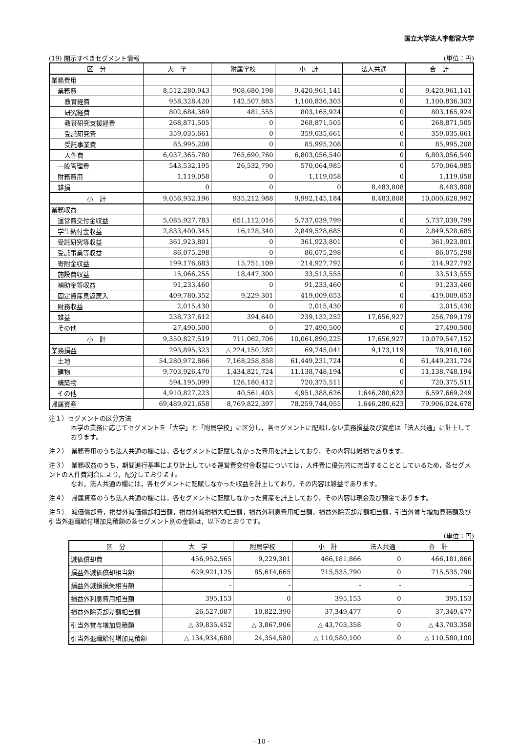国立大学法人宇都宮大学
(19) 開示すべきセグメント情報 (単位：円)
| 区 分 | 大 学 | 附属学校 | 小 計 | 法人共通 | 合 計 |
| --- | --- | --- | --- | --- | --- |
| 業務費用 | | | | | |
| 業務費 | 8,512,280,943 | 908,680,198 | 9,420,961,141 | 0 | 9,420,961,141 |
| 教育経費 | 958,328,420 | 142,507,883 | 1,100,836,303 | 0 | 1,100,836,303 |
| 研究経費 | 802,684,369 | 481,555 | 803,165,924 | 0 | 803,165,924 |
| 教育研究支援経費 | 268,871,505 | 0 | 268,871,505 | 0 | 268,871,505 |
| 受託研究費 | 359,035,661 | 0 | 359,035,661 | 0 | 359,035,661 |
| 受託事業費 | 85,995,208 | 0 | 85,995,208 | 0 | 85,995,208 |
| 人件費 | 6,037,365,780 | 765,690,760 | 6,803,056,540 | 0 | 6,803,056,540 |
| 一般管理費 | 543,532,195 | 26,532,790 | 570,064,985 | 0 | 570,064,985 |
| 財務費用 | 1,119,058 | 0 | 1,119,058 | 0 | 1,119,058 |
| 雑損 | 0 | 0 | 0 | 8,483,808 | 8,483,808 |
| 小 計 | 9,056,932,196 | 935,212,988 | 9,992,145,184 | 8,483,808 | 10,000,628,992 |
| 業務収益 | | | | | |
| 運営費交付金収益 | 5,085,927,783 | 651,112,016 | 5,737,039,799 | 0 | 5,737,039,799 |
| 学生納付金収益 | 2,833,400,345 | 16,128,340 | 2,849,528,685 | 0 | 2,849,528,685 |
| 受託研究等収益 | 361,923,801 | 0 | 361,923,801 | 0 | 361,923,801 |
| 受託事業等収益 | 86,075,298 | 0 | 86,075,298 | 0 | 86,075,298 |
| 寄附金収益 | 199,176,683 | 15,751,109 | 214,927,792 | 0 | 214,927,792 |
| 施設費収益 | 15,066,255 | 18,447,300 | 33,513,555 | 0 | 33,513,555 |
| 補助金等収益 | 91,233,460 | 0 | 91,233,460 | 0 | 91,233,460 |
| 固定資産見返戻入 | 409,780,352 | 9,229,301 | 419,009,653 | 0 | 419,009,653 |
| 財務収益 | 2,015,430 | 0 | 2,015,430 | 0 | 2,015,430 |
| 雑益 | 238,737,612 | 394,640 | 239,132,252 | 17,656,927 | 256,789,179 |
| その他 | 27,490,500 | 0 | 27,490,500 | 0 | 27,490,500 |
| 小 計 | 9,350,827,519 | 711,062,706 | 10,061,890,225 | 17,656,927 | 10,079,547,152 |
| 業務損益 | 293,895,323 | △ 224,150,282 | 69,745,041 | 9,173,119 | 78,918,160 |
| 土地 | 54,280,972,866 | 7,168,258,858 | 61,449,231,724 | 0 | 61,449,231,724 |
| 建物 | 9,703,926,470 | 1,434,821,724 | 11,138,748,194 | 0 | 11,138,748,194 |
| 構築物 | 594,195,099 | 126,180,412 | 720,375,511 | 0 | 720,375,511 |
| その他 | 4,910,827,223 | 40,561,403 | 4,951,388,626 | 1,646,280,623 | 6,597,669,249 |
| 帰属資産 | 69,489,921,658 | 8,769,822,397 | 78,259,744,055 | 1,646,280,623 | 79,906,024,678 |
注１）セグメントの区分方法
本学の業務に応じてセグメントを「大学」と「附属学校」に区分し，各セグメントに配賦しない業務損益及び資産は「法人共通」に計上しております。
注２）　業務費用のうち法人共通の欄には，各セグメントに配賦しなかった費用を計上しており，その内容は雑損であります。
注３）　業務収益のうち，期間進行基準により計上している運営費交付金収益については，人件費に優先的に充当することとしているため，各セグメントの人件費割合により，配分しております。
なお，法人共通の欄には，各セグメントに配賦しなかった収益を計上しており，その内容は雑益であります。
注４）　帰属資産のうち法人共通の欄には，各セグメントに配賦しなかった資産を計上しており，その内容は現金及び預金であります。
注５）　減価償却費，損益外減価償却相当額，損益外減損損失相当額，損益外利息費用相当額，損益外除売却差額相当額，引当外賞与増加見積額及び引当外退職給付増加見積額の各セグメント別の金額は，以下のとおりです。
(単位：円)
| 区 分 | 大 学 | 附属学校 | 小 計 | 法人共通 | 合 計 |
| --- | --- | --- | --- | --- | --- |
| 減価償却費 | 456,952,565 | 9,229,301 | 466,181,866 | 0 | 466,181,866 |
| 損益外減価償却相当額 | 629,921,125 | 85,614,665 | 715,535,790 | 0 | 715,535,790 |
| 損益外減損損失相当額 | - | - | - | - | - |
| 損益外利息費用相当額 | 395,153 | 0 | 395,153 | 0 | 395,153 |
| 損益外除売却差額相当額 | 26,527,087 | 10,822,390 | 37,349,477 | 0 | 37,349,477 |
| 引当外賞与増加見積額 | △ 39,835,452 | △ 3,867,906 | △ 43,703,358 | 0 | △ 43,703,358 |
| 引当外退職給付増加見積額 | △ 134,934,680 | 24,354,580 | △ 110,580,100 | 0 | △ 110,580,100 |
- 10 -